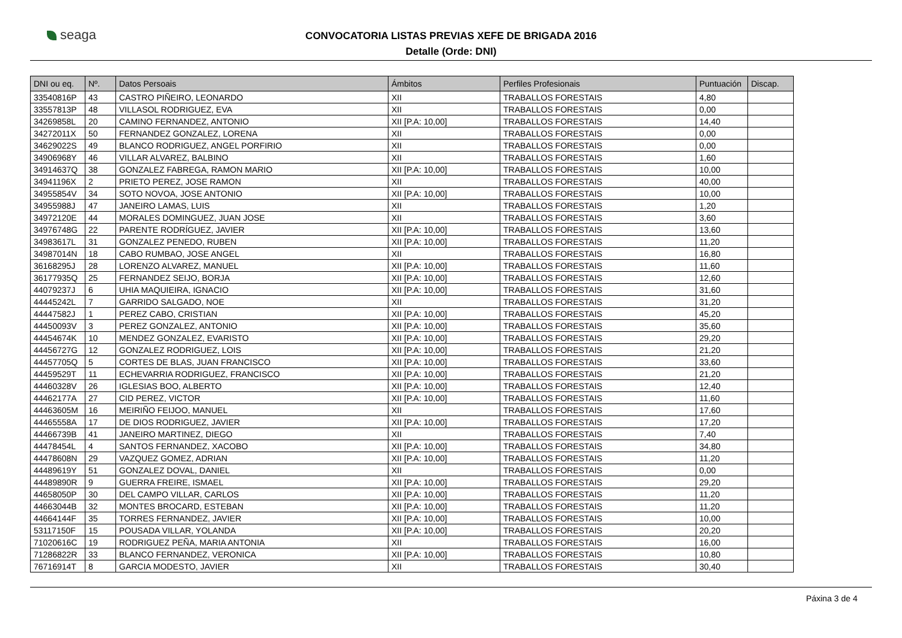seaga
CONVOCATORIA LISTAS PREVIAS XEFE DE BRIGADA 2016
Detalle (Orde: DNI)
| DNI ou eq. | Nº. | Datos Persoais | Ámbitos | Perfiles Profesionais | Puntuación | Discap. |
| --- | --- | --- | --- | --- | --- | --- |
| 33540816P | 43 | CASTRO PIÑEIRO, LEONARDO | XII | TRABALLOS FORESTAIS | 4,80 | |
| 33557813P | 48 | VILLASOL RODRIGUEZ, EVA | XII | TRABALLOS FORESTAIS | 0,00 | |
| 34269858L | 20 | CAMINO FERNANDEZ, ANTONIO | XII [P.A: 10,00] | TRABALLOS FORESTAIS | 14,40 | |
| 34272011X | 50 | FERNANDEZ GONZALEZ, LORENA | XII | TRABALLOS FORESTAIS | 0,00 | |
| 34629022S | 49 | BLANCO RODRIGUEZ, ANGEL PORFIRIO | XII | TRABALLOS FORESTAIS | 0,00 | |
| 34906968Y | 46 | VILLAR ALVAREZ, BALBINO | XII | TRABALLOS FORESTAIS | 1,60 | |
| 34914637Q | 38 | GONZALEZ FABREGA, RAMON MARIO | XII [P.A: 10,00] | TRABALLOS FORESTAIS | 10,00 | |
| 34941196X | 2 | PRIETO PEREZ, JOSE RAMON | XII | TRABALLOS FORESTAIS | 40,00 | |
| 34955854V | 34 | SOTO NOVOA, JOSE ANTONIO | XII [P.A: 10,00] | TRABALLOS FORESTAIS | 10,00 | |
| 34955988J | 47 | JANEIRO LAMAS, LUIS | XII | TRABALLOS FORESTAIS | 1,20 | |
| 34972120E | 44 | MORALES DOMINGUEZ, JUAN JOSE | XII | TRABALLOS FORESTAIS | 3,60 | |
| 34976748G | 22 | PARENTE RODRÍGUEZ, JAVIER | XII [P.A: 10,00] | TRABALLOS FORESTAIS | 13,60 | |
| 34983617L | 31 | GONZALEZ PENEDO, RUBEN | XII [P.A: 10,00] | TRABALLOS FORESTAIS | 11,20 | |
| 34987014N | 18 | CABO RUMBAO, JOSE ANGEL | XII | TRABALLOS FORESTAIS | 16,80 | |
| 36168295J | 28 | LORENZO ALVAREZ, MANUEL | XII [P.A: 10,00] | TRABALLOS FORESTAIS | 11,60 | |
| 36177935Q | 25 | FERNANDEZ SEIJO, BORJA | XII [P.A: 10,00] | TRABALLOS FORESTAIS | 12,60 | |
| 44079237J | 6 | UHIA MAQUIEIRA, IGNACIO | XII [P.A: 10,00] | TRABALLOS FORESTAIS | 31,60 | |
| 44445242L | 7 | GARRIDO SALGADO, NOE | XII | TRABALLOS FORESTAIS | 31,20 | |
| 44447582J | 1 | PEREZ CABO, CRISTIAN | XII [P.A: 10,00] | TRABALLOS FORESTAIS | 45,20 | |
| 44450093V | 3 | PEREZ GONZALEZ, ANTONIO | XII [P.A: 10,00] | TRABALLOS FORESTAIS | 35,60 | |
| 44454674K | 10 | MENDEZ GONZALEZ, EVARISTO | XII [P.A: 10,00] | TRABALLOS FORESTAIS | 29,20 | |
| 44456727G | 12 | GONZALEZ RODRIGUEZ, LOIS | XII [P.A: 10,00] | TRABALLOS FORESTAIS | 21,20 | |
| 44457705Q | 5 | CORTES DE BLAS, JUAN FRANCISCO | XII [P.A: 10,00] | TRABALLOS FORESTAIS | 33,60 | |
| 44459529T | 11 | ECHEVARRIA RODRIGUEZ, FRANCISCO | XII [P.A: 10,00] | TRABALLOS FORESTAIS | 21,20 | |
| 44460328V | 26 | IGLESIAS BOO, ALBERTO | XII [P.A: 10,00] | TRABALLOS FORESTAIS | 12,40 | |
| 44462177A | 27 | CID PEREZ, VICTOR | XII [P.A: 10,00] | TRABALLOS FORESTAIS | 11,60 | |
| 44463605M | 16 | MEIRIÑO FEIJOO, MANUEL | XII | TRABALLOS FORESTAIS | 17,60 | |
| 44465558A | 17 | DE DIOS RODRIGUEZ, JAVIER | XII [P.A: 10,00] | TRABALLOS FORESTAIS | 17,20 | |
| 44466739B | 41 | JANEIRO MARTINEZ, DIEGO | XII | TRABALLOS FORESTAIS | 7,40 | |
| 44478454L | 4 | SANTOS FERNANDEZ, XACOBO | XII [P.A: 10,00] | TRABALLOS FORESTAIS | 34,80 | |
| 44478608N | 29 | VAZQUEZ GOMEZ, ADRIAN | XII [P.A: 10,00] | TRABALLOS FORESTAIS | 11,20 | |
| 44489619Y | 51 | GONZALEZ DOVAL, DANIEL | XII | TRABALLOS FORESTAIS | 0,00 | |
| 44489890R | 9 | GUERRA FREIRE, ISMAEL | XII [P.A: 10,00] | TRABALLOS FORESTAIS | 29,20 | |
| 44658050P | 30 | DEL CAMPO VILLAR, CARLOS | XII [P.A: 10,00] | TRABALLOS FORESTAIS | 11,20 | |
| 44663044B | 32 | MONTES BROCARD, ESTEBAN | XII [P.A: 10,00] | TRABALLOS FORESTAIS | 11,20 | |
| 44664144F | 35 | TORRES FERNANDEZ, JAVIER | XII [P.A: 10,00] | TRABALLOS FORESTAIS | 10,00 | |
| 53117150F | 15 | POUSADA VILLAR, YOLANDA | XII [P.A: 10,00] | TRABALLOS FORESTAIS | 20,20 | |
| 71020616C | 19 | RODRIGUEZ PEÑA, MARIA ANTONIA | XII | TRABALLOS FORESTAIS | 16,00 | |
| 71286822R | 33 | BLANCO FERNANDEZ, VERONICA | XII [P.A: 10,00] | TRABALLOS FORESTAIS | 10,80 | |
| 76716914T | 8 | GARCIA MODESTO, JAVIER | XII | TRABALLOS FORESTAIS | 30,40 | |
Páxina 3 de 4